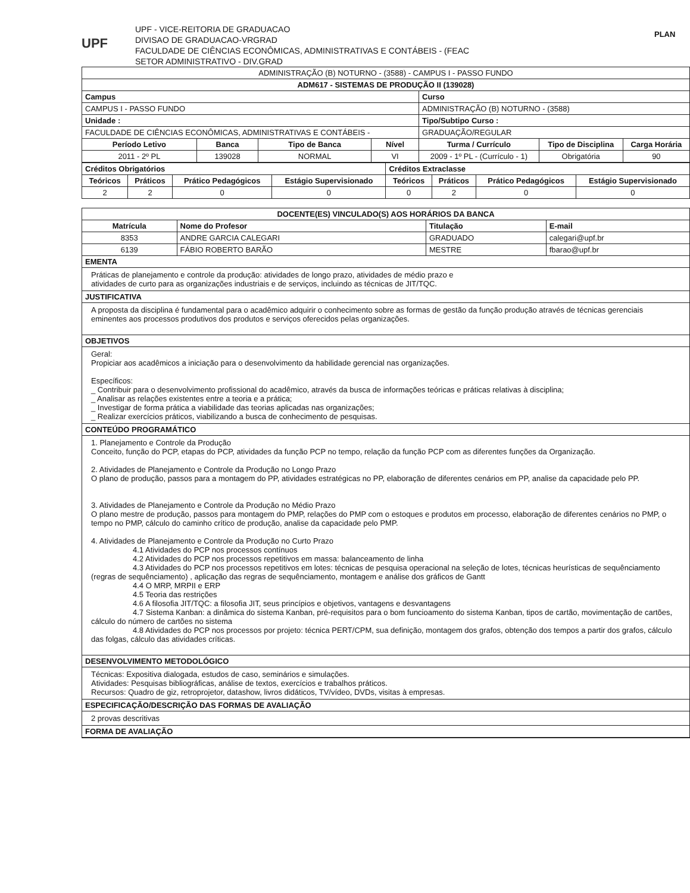UPF
UPF - VICE-REITORIA DE GRADUACAO
DIVISAO DE GRADUACAO-VRGRAD
FACULDADE DE CIÊNCIAS ECONÔMICAS, ADMINISTRATIVAS E CONTÁBEIS - (FEAC
SETOR ADMINISTRATIVO - DIV.GRAD
PLAN
| ADMINISTRAÇÃO (B) NOTURNO - (3588) - CAMPUS I - PASSO FUNDO | | | | | | |
| ADM617 - SISTEMAS DE PRODUÇÃO II (139028) | | | | | | |
| Campus | | | | Curso | | |
| CAMPUS I - PASSO FUNDO | | | | ADMINISTRAÇÃO (B) NOTURNO - (3588) | | |
| Unidade : | | | | Tipo/Subtipo Curso : | | |
| FACULDADE DE CIÊNCIAS ECONÔMICAS, ADMINISTRATIVAS E CONTÁBEIS - | | | | GRADUAÇÃO/REGULAR | | |
| Período Letivo | Banca | Tipo de Banca | Nível | Turma / Currículo | Tipo de Disciplina | Carga Horária |
| 2011 - 2º PL | 139028 | NORMAL | VI | 2009 - 1º PL - (Currículo - 1) | Obrigatória | 90 |
| Créditos Obrigatórios | | | | Créditos Extraclasse | | | |
| --- | --- | --- | --- | --- | --- | --- | --- |
| Teóricos | Práticos | Prático Pedagógicos | Estágio Supervisionado | Teóricos | Práticos | Prático Pedagógicos | Estágio Supervisionado |
| 2 | 2 | 0 | 0 | 0 | 2 | 0 | 0 |
| DOCENTE(ES) VINCULADO(S) AOS HORÁRIOS DA BANCA | | | |
| --- | --- | --- | --- |
| Matrícula | Nome do Profesor | Titulação | E-mail |
| 8353 | ANDRE GARCIA CALEGARI | GRADUADO | calegari@upf.br |
| 6139 | FÁBIO ROBERTO BARÃO | MESTRE | fbarao@upf.br |
EMENTA
Práticas de planejamento e controle da produção: atividades de longo prazo, atividades de médio prazo e
atividades de curto para as organizações industriais e de serviços, incluindo as técnicas de JIT/TQC.
JUSTIFICATIVA
A proposta da disciplina é fundamental para o acadêmico adquirir o conhecimento sobre as formas de gestão da função produção através de técnicas gerenciais eminentes aos processos produtivos dos produtos e serviços oferecidos pelas organizações.
OBJETIVOS
Geral:
Propiciar aos acadêmicos a iniciação para o desenvolvimento da habilidade gerencial nas organizações.
Específicos:
_ Contribuir para o desenvolvimento profissional do acadêmico, através da busca de informações teóricas e práticas relativas à disciplina;
_ Analisar as relações existentes entre a teoria e a prática;
_ Investigar de forma prática a viabilidade das teorias aplicadas nas organizações;
_ Realizar exercícios práticos, viabilizando a busca de conhecimento de pesquisas.
CONTEÚDO PROGRAMÁTICO
1. Planejamento e Controle da Produção
Conceito, função do PCP, etapas do PCP, atividades da função PCP no tempo, relação da função PCP com as diferentes funções da Organização.
2. Atividades de Planejamento e Controle da Produção no Longo Prazo
O plano de produção, passos para a montagem do PP, atividades estratégicas no PP, elaboração de diferentes cenários em PP, analise da capacidade pelo PP.
3. Atividades de Planejamento e Controle da Produção no Médio Prazo
O plano mestre de produção, passos para montagem do PMP, relações do PMP com o estoques e produtos em processo, elaboração de diferentes cenários no PMP, o tempo no PMP, cálculo do caminho crítico de produção, analise da capacidade pelo PMP.
4. Atividades de Planejamento e Controle da Produção no Curto Prazo
4.1 Atividades do PCP nos processos contínuos
4.2 Atividades do PCP nos processos repetitivos em massa: balanceamento de linha
4.3 Atividades do PCP nos processos repetitivos em lotes: técnicas de pesquisa operacional na seleção de lotes, técnicas heurísticas de sequênciamento (regras de sequênciamento) , aplicação das regras de sequênciamento, montagem e análise dos gráficos de Gantt
4.4 O MRP, MRPII e ERP
4.5 Teoria das restrições
4.6 A filosofia JIT/TQC: a filosofia JIT, seus princípios e objetivos, vantagens e desvantagens
4.7 Sistema Kanban: a dinâmica do sistema Kanban, pré-requisitos para o bom funcioamento do sistema Kanban, tipos de cartão, movimentação de cartões, cálculo do número de cartões no sistema
4.8 Atividades do PCP nos processos por projeto: técnica PERT/CPM, sua definição, montagem dos grafos, obtenção dos tempos a partir dos grafos, cálculo das folgas, cálculo das atividades críticas.
DESENVOLVIMENTO METODOLÓGICO
Técnicas: Expositiva dialogada, estudos de caso, seminários e simulações.
Atividades: Pesquisas bibliográficas, análise de textos, exercícios e trabalhos práticos.
Recursos: Quadro de giz, retroprojetor, datashow, livros didáticos, TV/vídeo, DVDs, visitas à empresas.
ESPECIFICAÇÃO/DESCRIÇÃO DAS FORMAS DE AVALIAÇÃO
2 provas descritivas
FORMA DE AVALIAÇÃO